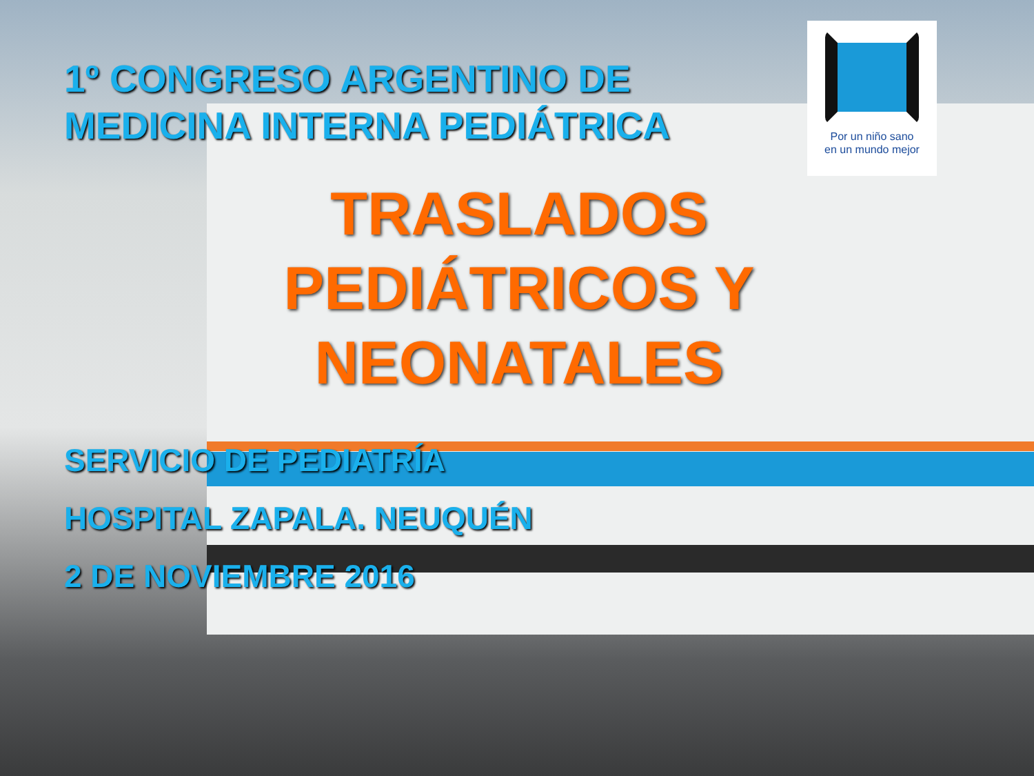Por un niño sano
en un mundo mejor
1º CONGRESO ARGENTINO DE
MEDICINA INTERNA PEDIÁTRICA
TRASLADOS
PEDIÁTRICOS Y
NEONATALES
SERVICIO DE PEDIATRÍA
HOSPITAL ZAPALA. NEUQUÉN
2 DE NOVIEMBRE 2016